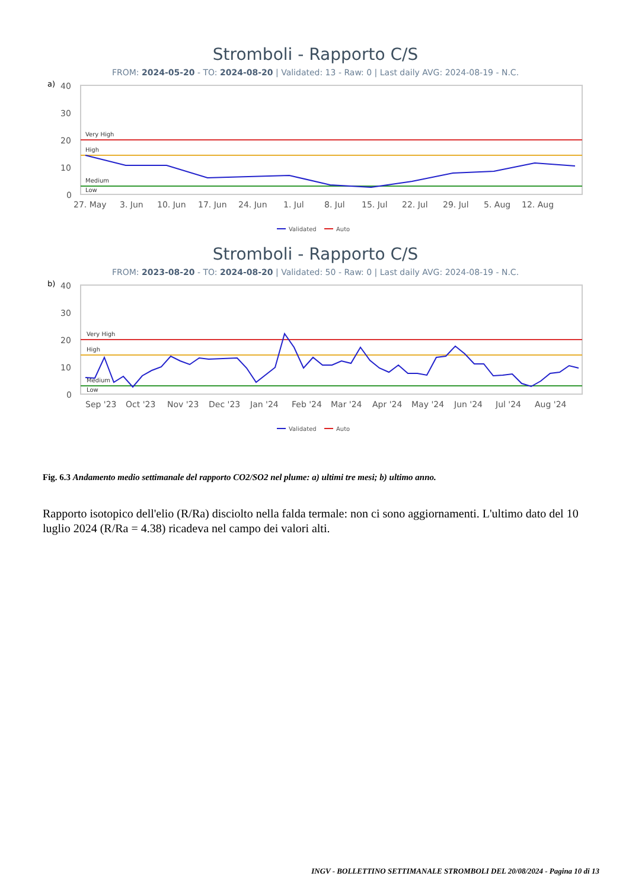Stromboli - Rapporto C/S
FROM: 2024-05-20 - TO: 2024-08-20 | Validated: 13 - Raw: 0 | Last daily AVG: 2024-08-19 - N.C.
a)
40
30
20
10
0
Very High
High
Medium
Low
27. May
3. Jun
10. Jun
17. Jun
24. Jun
1. Jul
8. Jul
15. Jul
22. Jul
29. Jul
5. Aug
12. Aug
Validated
Auto
Stromboli - Rapporto C/S
FROM: 2023-08-20 - TO: 2024-08-20 | Validated: 50 - Raw: 0 | Last daily AVG: 2024-08-19 - N.C.
b)
40
30
20
10
0
Very High
High
Medium
Low
Sep '23
Oct '23
Nov '23
Dec '23
Jan '24
Feb '24
Mar '24
Apr '24
May '24
Jun '24
Jul '24
Aug '24
Validated
Auto
Fig. 6.3 Andamento medio settimanale del rapporto CO2/SO2 nel plume: a) ultimi tre mesi; b) ultimo anno.
Rapporto isotopico dell'elio (R/Ra) disciolto nella falda termale: non ci sono aggiornamenti. L'ultimo dato del 10 luglio 2024 (R/Ra = 4.38) ricadeva nel campo dei valori alti.
INGV - BOLLETTINO SETTIMANALE STROMBOLI DEL 20/08/2024 - Pagina 10 di 13